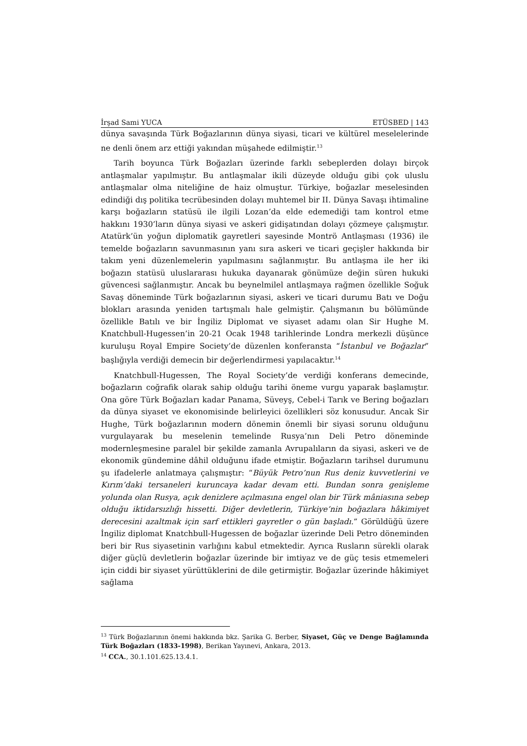İrşad Sami YUCA ETÜSBED | 143
dünya savaşında Türk Boğazlarının dünya siyasi, ticari ve kültürel meselelerinde ne denli önem arz ettiği yakından müşahede edilmiştir.<sup>13</sup>
Tarih boyunca Türk Boğazları üzerinde farklı sebeplerden dolayı birçok antlaşmalar yapılmıştır. Bu antlaşmalar ikili düzeyde olduğu gibi çok uluslu antlaşmalar olma niteliğine de haiz olmuştur. Türkiye, boğazlar meselesinden edindiği dış politika tecrübesinden dolayı muhtemel bir II. Dünya Savaşı ihtimaline karşı boğazların statüsü ile ilgili Lozan’da elde edemediği tam kontrol etme hakkını 1930’ların dünya siyasi ve askeri gidişatından dolayı çözmeye çalışmıştır. Atatürk’ün yoğun diplomatik gayretleri sayesinde Montrö Antlaşması (1936) ile temelde boğazların savunmasının yanı sıra askeri ve ticari geçişler hakkında bir takım yeni düzenlemelerin yapılmasını sağlanmıştır. Bu antlaşma ile her iki boğazın statüsü uluslararası hukuka dayanarak gönümüze değin süren hukuki güvencesi sağlanmıştır. Ancak bu beynelmilel antlaşmaya rağmen özellikle Soğuk Savaş döneminde Türk boğazlarının siyasi, askeri ve ticari durumu Batı ve Doğu blokları arasında yeniden tartışmalı hale gelmiştir. Çalışmanın bu bölümünde özellikle Batılı ve bir İngiliz Diplomat ve siyaset adamı olan Sir Hughe M. Knatchbull-Hugessen’in 20-21 Ocak 1948 tarihlerinde Londra merkezli düşünce kuruluşu Royal Empire Society’de düzenlen konferansta “İstanbul ve Boğazlar” başlığıyla verdiği demecin bir değerlendirmesi yapılacaktır.<sup>14</sup>
Knatchbull-Hugessen, The Royal Society’de verdiği konferans demecinde, boğazların coğrafik olarak sahip olduğu tarihi öneme vurgu yaparak başlamıştır. Ona göre Türk Boğazları kadar Panama, Süveyş, Cebel-i Tarık ve Bering boğazları da dünya siyaset ve ekonomisinde belirleyici özellikleri söz konusudur. Ancak Sir Hughe, Türk boğazlarının modern dönemin önemli bir siyasi sorunu olduğunu vurgulayarak bu meselenin temelinde Rusya’nın Deli Petro döneminde modernleşmesine paralel bir şekilde zamanla Avrupalıların da siyasi, askeri ve de ekonomik gündemine dâhil olduğunu ifade etmiştir. Boğazların tarihsel durumunu şu ifadelerle anlatmaya çalışmıştır: “Büyük Petro’nun Rus deniz kuvvetlerini ve Kırım’daki tersaneleri kuruncaya kadar devam etti. Bundan sonra genişleme yolunda olan Rusya, açık denizlere açılmasına engel olan bir Türk mâniasına sebep olduğu iktidarsızlığı hissetti. Diğer devletlerin, Türkiye’nin boğazlara hâkimiyet derecesini azaltmak için sarf ettikleri gayretler o gün başladı.” Görüldüğü üzere İngiliz diplomat Knatchbull-Hugessen de boğazlar üzerinde Deli Petro döneminden beri bir Rus siyasetinin varlığını kabul etmektedir. Ayrıca Rusların sürekli olarak diğer güçlü devletlerin boğazlar üzerinde bir imtiyaz ve de güç tesis etmemeleri için ciddi bir siyaset yürüttüklerini de dile getirmiştir. Boğazlar üzerinde hâkimiyet sağlama
<sup>13</sup> Türk Boğazlarının önemi hakkında bkz. Şarika G. Berber, Siyaset, Güç ve Denge Bağlamında Türk Boğazları (1833-1998), Berikan Yayınevi, Ankara, 2013.
<sup>14</sup> CCA., 30.1.101.625.13.4.1.